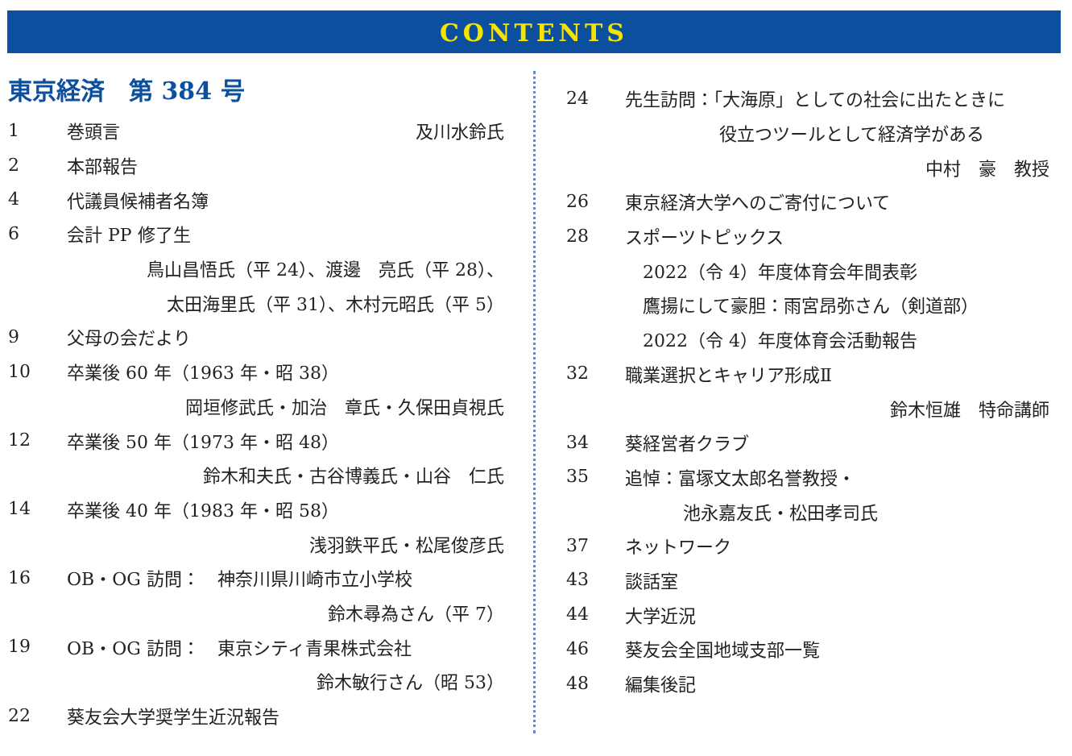CONTENTS
東京経済　第 384 号
1 巻頭言 及川水鈴氏
2 本部報告
4 代議員候補者名簿
6 会計 PP 修了生
鳥山昌悟氏（平 24）、渡邊　亮氏（平 28）、
太田海里氏（平 31）、木村元昭氏（平 5）
9 父母の会だより
10 卒業後 60 年（1963 年・昭 38）
岡垣修武氏・加治　章氏・久保田貞視氏
12 卒業後 50 年（1973 年・昭 48）
鈴木和夫氏・古谷博義氏・山谷　仁氏
14 卒業後 40 年（1983 年・昭 58）
浅羽鉄平氏・松尾俊彦氏
16 OB・OG 訪問：　神奈川県川崎市立小学校
鈴木尋為さん（平 7）
19 OB・OG 訪問：　東京シティ青果株式会社
鈴木敏行さん（昭 53）
22 葵友会大学奨学生近況報告
24 先生訪問：「大海原」としての社会に出たときに
役立つツールとして経済学がある
中村　豪　教授
26 東京経済大学へのご寄付について
28 スポーツトピックス
2022（令 4）年度体育会年間表彰
鷹揚にして豪胆：雨宮昂弥さん（剣道部）
2022（令 4）年度体育会活動報告
32 職業選択とキャリア形成Ⅱ
鈴木恒雄　特命講師
34 葵経営者クラブ
35 追悼：富塚文太郎名誉教授・
池永嘉友氏・松田孝司氏
37 ネットワーク
43 談話室
44 大学近況
46 葵友会全国地域支部一覧
48 編集後記